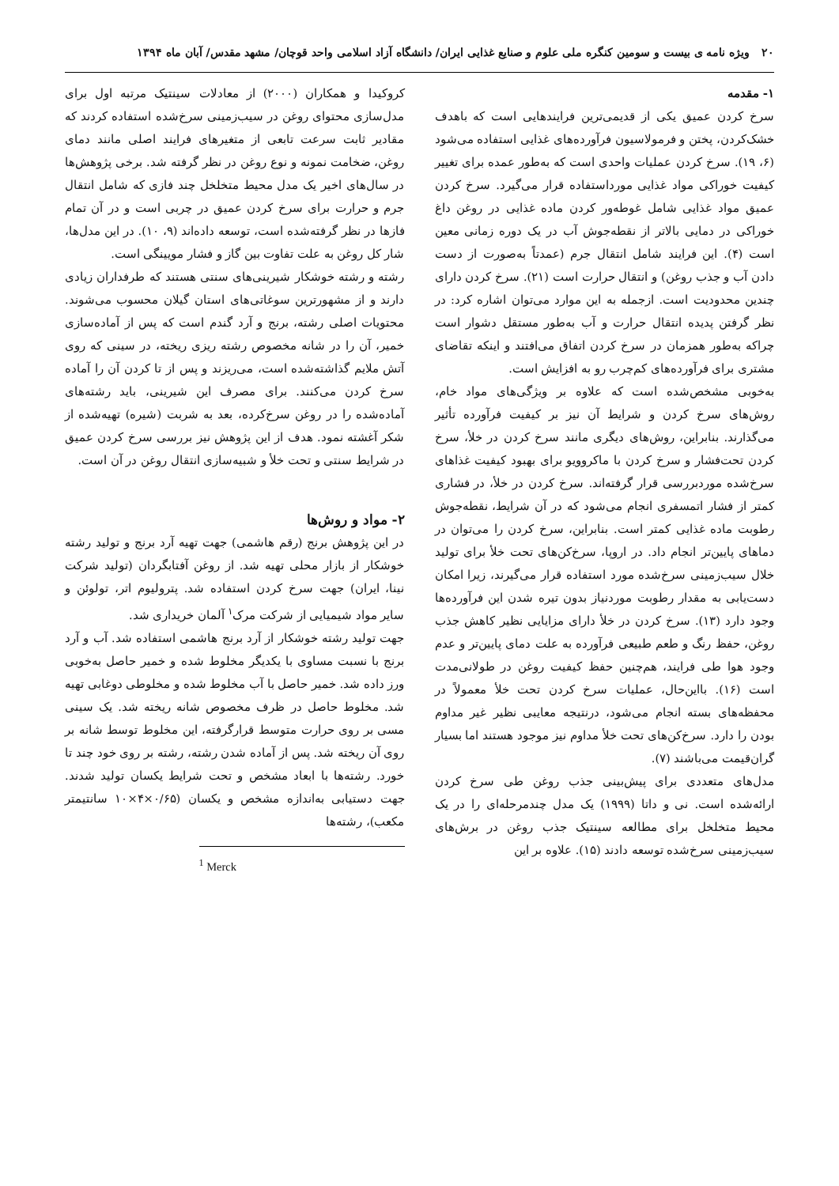۲۰ ویژه نامه ی بیست و سومین کنگره ملی علوم و صنایع غذایی ایران/ دانشگاه آزاد اسلامی واحد قوچان/ مشهد مقدس/ آبان ماه ۱۳۹۴
۱- مقدمه
سرخ کردن عمیق یکی از قدیمی‌ترین فرایندهایی است که باهدف خشک‌کردن، پختن و فرمولاسیون فرآورده‌های غذایی استفاده می‌شود (۶، ۱۹). سرخ کردن عملیات واحدی است که به‌طور عمده برای تغییر کیفیت خوراکی مواد غذایی مورداستفاده قرار می‌گیرد. سرخ کردن عمیق مواد غذایی شامل غوطه‌ور کردن ماده غذایی در روغن داغ خوراکی در دمایی بالاتر از نقطه‌جوش آب در یک دوره زمانی معین است (۴). این فرایند شامل انتقال جرم (عمدتاً به‌صورت از دست دادن آب و جذب روغن) و انتقال حرارت است (۲۱). سرخ کردن دارای چندین محدودیت است. ازجمله به این موارد می‌توان اشاره کرد: در نظر گرفتن پدیده انتقال حرارت و آب به‌طور مستقل دشوار است چراکه به‌طور همزمان در سرخ کردن اتفاق می‌افتند و اینکه تقاضای مشتری برای فرآورده‌های کم‌چرب رو به افزایش است.
به‌خوبی مشخص‌شده است که علاوه بر ویژگی‌های مواد خام، روش‌های سرخ کردن و شرایط آن نیز بر کیفیت فرآورده تأثیر می‌گذارند. بنابراین، روش‌های دیگری مانند سرخ کردن در خلأ، سرخ کردن تحت‌فشار و سرخ کردن با ماکروویو برای بهبود کیفیت غذاهای سرخ‌شده موردبررسی قرار گرفته‌اند. سرخ کردن در خلأ، در فشاری کمتر از فشار اتمسفری انجام می‌شود که در آن شرایط، نقطه‌جوش رطوبت ماده غذایی کمتر است. بنابراین، سرخ کردن را می‌توان در دماهای پایین‌تر انجام داد. در اروپا، سرخ‌کن‌های تحت خلأ برای تولید خلال سیب‌زمینی سرخ‌شده مورد استفاده قرار می‌گیرند، زیرا امکان دست‌یابی به مقدار رطوبت موردنیاز بدون تیره شدن این فرآورده‌ها وجود دارد (۱۳). سرخ کردن در خلأ دارای مزایایی نظیر کاهش جذب روغن، حفظ رنگ و طعم طبیعی فرآورده به علت دمای پایین‌تر و عدم وجود هوا طی فرایند، هم‌چنین حفظ کیفیت روغن در طولانی‌مدت است (۱۶). بااین‌حال، عملیات سرخ کردن تحت خلأ معمولاً در محفظه‌های بسته انجام می‌شود، درنتیجه معایبی نظیر غیر مداوم بودن را دارد. سرخ‌کن‌های تحت خلأ مداوم نیز موجود هستند اما بسیار گران‌قیمت می‌باشند (۷).
مدل‌های متعددی برای پیش‌بینی جذب روغن طی سرخ کردن ارائه‌شده است. نی و داتا (۱۹۹۹) یک مدل چندمرحله‌ای را در یک محیط متخلخل برای مطالعه سینتیک جذب روغن در برش‌های سیب‌زمینی سرخ‌شده توسعه دادند (۱۵). علاوه بر این
کروکیدا و همکاران (۲۰۰۰) از معادلات سینتیک مرتبه اول برای مدل‌سازی محتوای روغن در سیب‌زمینی سرخ‌شده استفاده کردند که مقادیر ثابت سرعت تابعی از متغیرهای فرایند اصلی مانند دمای روغن، ضخامت نمونه و نوع روغن در نظر گرفته شد. برخی پژوهش‌ها در سال‌های اخیر یک مدل محیط متخلخل چند فازی که شامل انتقال جرم و حرارت برای سرخ کردن عمیق در چربی است و در آن تمام فازها در نظر گرفته‌شده است، توسعه داده‌اند (۹، ۱۰). در این مدل‌ها، شار کل روغن به علت تفاوت بین گاز و فشار مویینگی است.
رشته و رشته خوشکار شیرینی‌های سنتی هستند که طرفداران زیادی دارند و از مشهورترین سوغاتی‌های استان گیلان محسوب می‌شوند. محتویات اصلی رشته، برنج و آرد گندم است که پس از آماده‌سازی خمیر، آن را در شانه مخصوص رشته ریزی ریخته، در سینی که روی آتش ملایم گذاشته‌شده است، می‌ریزند و پس از تا کردن آن را آماده سرخ کردن می‌کنند. برای مصرف این شیرینی، باید رشته‌های آماده‌شده را در روغن سرخ‌کرده، بعد به شربت (شیره) تهیه‌شده از شکر آغشته نمود. هدف از این پژوهش نیز بررسی سرخ کردن عمیق در شرایط سنتی و تحت خلأ و شبیه‌سازی انتقال روغن در آن است.
۲- مواد و روش‌ها
در این پژوهش برنج (رقم هاشمی) جهت تهیه آرد برنج و تولید رشته خوشکار از بازار محلی تهیه شد. از روغن آفتابگردان (تولید شرکت نینا، ایران) جهت سرخ کردن استفاده شد. پترولیوم اتر، تولوئن و سایر مواد شیمیایی از شرکت مرک<sup>۱</sup> آلمان خریداری شد.
جهت تولید رشته خوشکار از آرد برنج هاشمی استفاده شد. آب و آرد برنج با نسبت مساوی با یکدیگر مخلوط شده و خمیر حاصل به‌خوبی ورز داده شد. خمیر حاصل با آب مخلوط شده و مخلوطی دوغابی تهیه شد. مخلوط حاصل در ظرف مخصوص شانه ریخته شد. یک سینی مسی بر روی حرارت متوسط قرارگرفته، این مخلوط توسط شانه بر روی آن ریخته شد. پس از آماده شدن رشته، رشته بر روی خود چند تا خورد. رشته‌ها با ابعاد مشخص و تحت شرایط یکسان تولید شدند. جهت دستیابی به‌اندازه مشخص و یکسان (۰/۶۵×۴×۱۰ سانتیمتر مکعب)، رشته‌ها
<sup>1</sup> Merck